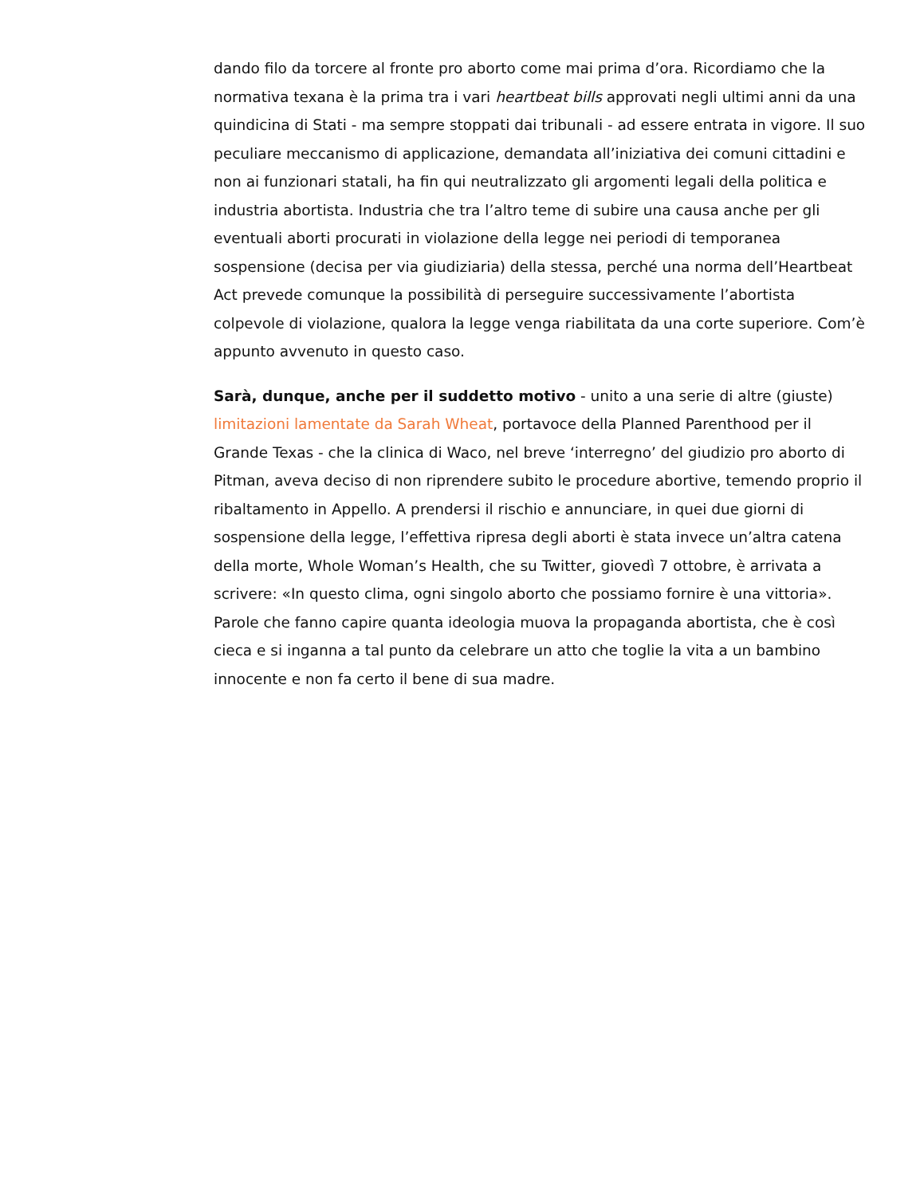dando filo da torcere al fronte pro aborto come mai prima d’ora. Ricordiamo che la normativa texana è la prima tra i vari heartbeat bills approvati negli ultimi anni da una quindicina di Stati - ma sempre stoppati dai tribunali - ad essere entrata in vigore. Il suo peculiare meccanismo di applicazione, demandata all’iniziativa dei comuni cittadini e non ai funzionari statali, ha fin qui neutralizzato gli argomenti legali della politica e industria abortista. Industria che tra l’altro teme di subire una causa anche per gli eventuali aborti procurati in violazione della legge nei periodi di temporanea sospensione (decisa per via giudiziaria) della stessa, perché una norma dell’Heartbeat Act prevede comunque la possibilità di perseguire successivamente l’abortista colpevole di violazione, qualora la legge venga riabilitata da una corte superiore. Com’è appunto avvenuto in questo caso.
Sarà, dunque, anche per il suddetto motivo - unito a una serie di altre (giuste) limitazioni lamentate da Sarah Wheat, portavoce della Planned Parenthood per il Grande Texas - che la clinica di Waco, nel breve ‘interregno’ del giudizio pro aborto di Pitman, aveva deciso di non riprendere subito le procedure abortive, temendo proprio il ribaltamento in Appello. A prendersi il rischio e annunciare, in quei due giorni di sospensione della legge, l’effettiva ripresa degli aborti è stata invece un’altra catena della morte, Whole Woman’s Health, che su Twitter, giovedì 7 ottobre, è arrivata a scrivere: «In questo clima, ogni singolo aborto che possiamo fornire è una vittoria». Parole che fanno capire quanta ideologia muova la propaganda abortista, che è così cieca e si inganna a tal punto da celebrare un atto che toglie la vita a un bambino innocente e non fa certo il bene di sua madre.